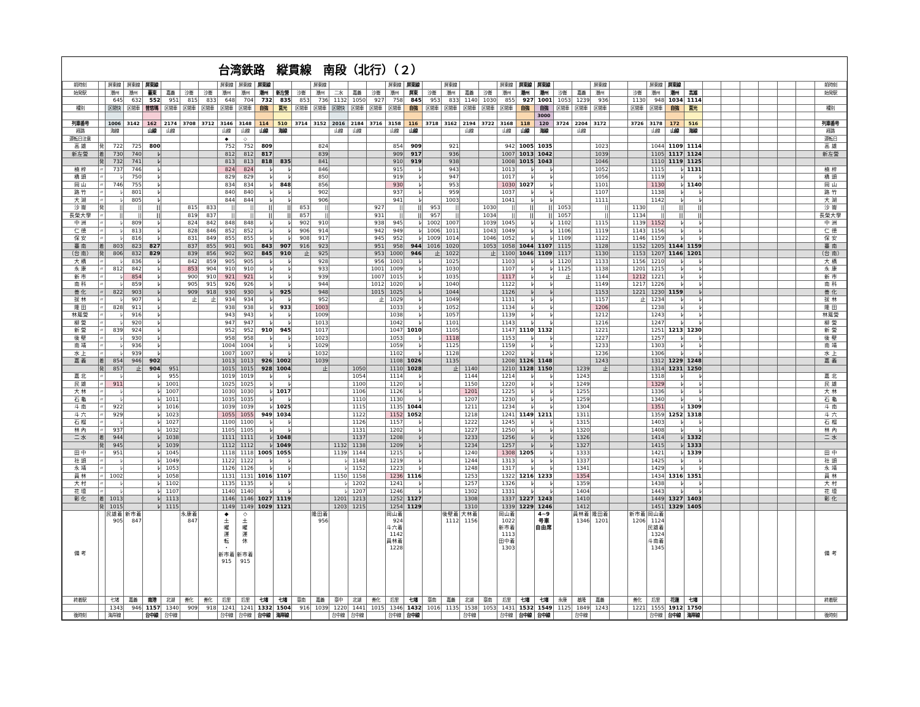台湾鉄路　縦貫線　南段（北行）（２）
| 前時刻 | | 屏東線 | 屏東線 | 屏東線 | | | | 屏東線 | 屏東線 | 屏東線 | | | 屏東線 | | | | 屏東線 | 屏東線 | | 屏東線 | | | 屏東線 | 屏東線 | 屏東線 | | | 屏東線 | | | 屏東線 | 屏東線 | | | | | | | | 前時刻 |
| 始発駅 | | 潮州 | 潮州 | 臺東 | 嘉義 | 沙崙 | 沙崙 | 潮州 | 潮州 | 潮州 | 新左營 | 沙崙 | 潮州 | 二水 | 嘉義 | 沙崙 | 潮州 | 屏東 | 沙崙 | 潮州 | 嘉義 | 沙崙 | 潮州 | 潮州 | 潮州 | 沙崙 | 嘉義 | 潮州 | | 沙崙 | 潮州 | 潮州 | 高雄 | | | | | | | 始発駅 |
| | | 645 | 632 | 552 | 951 | 815 | 833 | 648 | 704 | 732 | 835 | 853 | 736 | 1132 | 1050 | 927 | 758 | 845 | 953 | 833 | 1140 | 1030 | 855 | 927 | 1001 | 1053 | 1239 | 936 | | 1130 | 948 | 1034 | 1114 | | | | | | | |
| 種別 | | 区間快 | 区間車 | 普悠瑪 | 区間車 | 区間車 | 区間車 | 区間車 | 区間車 | 自強 | 莒光 | 区間車 | 区間車 | 区間快 | 区間車 | 区間車 | 区間車 | 自強 | 区間車 | 区間車 | 区間車 | 区間車 | 区間車 | 自強 | 自強 | 区間車 | 区間車 | 区間車 | | 区間車 | 区間車 | 自強 | 莒光 | | | | | | | 種別 |
| | | | | | | | | | | | | | | | | | | | | | | | | | 3000 | | | | | | | | | | | | | | | |
| 列車番号 | | 1006 | 3142 | 162 | 2174 | 3708 | 3712 | 3146 | 3148 | 114 | 510 | 3714 | 3152 | 2016 | 2184 | 3716 | 3158 | 116 | 3718 | 3162 | 2194 | 3722 | 3168 | 118 | 120 | 3724 | 2204 | 3172 | | 3726 | 3178 | 172 | 516 | | | | | | | 列車番号 |
| 経路 | | 海線 | | 山線 | 山線 | | | 山線 | 山線 | 山線 | 海線 | | | 山線 | 山線 | | 山線 | 山線 | | | 山線 | | 山線 | 山線 | 海線 | | 山線 | | | | 山線 | 山線 | 海線 | | | | | | | 経路 |
| 運転日注意 | | | | | | | | ◆ | ◇ | | | | | | | | | | | | | | | | | | | | | | | | | | | | | | | 運転日 |
| 高 雄 | 発 | 722 | 725 | 800 | | | | 752 | 752 | 809 | | | 824 | | | | 854 | 909 | | 921 | | | 942 | 1005 | 1035 | | | 1023 | | | 1044 | 1109 | 1114 | | | | | | | 高 雄 |
| 新左營 | 着 | 730 | 740 | ﾚ | | | | 812 | 812 | 817 | | | 839 | | | | 909 | 917 | | 936 | | | 1007 | 1013 | 1042 | | | 1039 | | | 1105 | 1117 | 1124 | | | | | | | 新左營 |
| | 発 | 732 | 741 | ﾚ | | | | 813 | 813 | 818 | 835 | | 841 | | | | 910 | 919 | | 938 | | | 1008 | 1015 | 1043 | | | 1046 | | | 1110 | 1119 | 1125 | | | | | | | |
| 楠 梓 | 〃 | 737 | 746 | ﾚ | | | | 824 | 824 | ﾚ | ﾚ | | 846 | | | | 915 | ﾚ | | 943 | | | 1013 | ﾚ | ﾚ | | | 1052 | | | 1115 | ﾚ | 1131 | | | | | | | 楠 梓 |
| 橋 頭 | 〃 | ﾚ | 750 | ﾚ | | | | 829 | 829 | ﾚ | ﾚ | | 850 | | | | 919 | ﾚ | | 947 | | | 1017 | ﾚ | ﾚ | | | 1056 | | | 1119 | ﾚ | ﾚ | | | | | | | 橋 頭 |
| 岡 山 | 〃 | 746 | 755 | ﾚ | | | | 834 | 834 | ﾚ | 848 | | 856 | | | | 930 | ﾚ | | 953 | | | 1030 | 1027 | ﾚ | | | 1101 | | | 1130 | ﾚ | 1140 | | | | | | | 岡 山 |
| 路 竹 | 〃 | ﾚ | 801 | ﾚ | | | | 840 | 840 | ﾚ | ﾚ | | 902 | | | | 937 | ﾚ | | 959 | | | 1037 | ﾚ | ﾚ | | | 1107 | | | 1138 | ﾚ | ﾚ | | | | | | | 路 竹 |
| 大 湖 | 〃 | ﾚ | 805 | ﾚ | | | | 844 | 844 | ﾚ | ﾚ | | 906 | | | | 941 | ﾚ | | 1003 | | | 1041 | ﾚ | ﾚ | | | 1111 | | | 1142 | ﾚ | ﾚ | | | | | | | 大 湖 |
| 沙 崙 | 発 | // | // | // | | 815 | 833 | // | // | // | // | 853 | // | | | 927 | // | // | 953 | // | | 1030 | // | // | // | 1053 | | // | | 1130 | // | // | // | | | | | | | 沙 崙 |
| 長榮大學 | 〃 | // | // | // | | 819 | 837 | // | // | // | // | 857 | // | | | 931 | // | // | 957 | // | | 1034 | // | // | // | 1057 | | // | | 1134 | // | // | // | | | | | | | 長榮大學 |
| 中 洲 | 〃 | ﾚ | 809 | ﾚ | | 824 | 842 | 848 | 848 | ﾚ | ﾚ | 902 | 910 | | | 938 | 945 | ﾚ | 1002 | 1007 | | 1039 | 1045 | ﾚ | ﾚ | 1102 | | 1115 | | 1139 | 1152 | ﾚ | ﾚ | | | | | | | 中 洲 |
| 仁 德 | 〃 | ﾚ | 813 | ﾚ | | 828 | 846 | 852 | 852 | ﾚ | ﾚ | 906 | 914 | | | 942 | 949 | ﾚ | 1006 | 1011 | | 1043 | 1049 | ﾚ | ﾚ | 1106 | | 1119 | | 1143 | 1156 | ﾚ | ﾚ | | | | | | | 仁 德 |
| 保 安 | 〃 | ﾚ | 816 | ﾚ | | 831 | 849 | 855 | 855 | ﾚ | ﾚ | 908 | 917 | | | 945 | 952 | ﾚ | 1009 | 1014 | | 1046 | 1052 | ﾚ | ﾚ | 1109 | | 1122 | | 1146 | 1159 | ﾚ | ﾚ | | | | | | | 保 安 |
| 臺 南 | 着 | 803 | 823 | 827 | | 837 | 855 | 901 | 901 | 843 | 907 | 916 | 923 | | | 951 | 958 | 944 | 1016 | 1020 | | 1053 | 1058 | 1044 | 1107 | 1115 | | 1128 | | 1152 | 1205 | 1144 | 1159 | | | | | | | 臺 南 |
| （台 南） | 発 | 806 | 832 | 829 | | 839 | 856 | 902 | 902 | 845 | 910 | 止 | 925 | | | 953 | 1000 | 946 | 止 | 1022 | | 止 | 1100 | 1046 | 1109 | 1117 | | 1130 | | 1153 | 1207 | 1146 | 1201 | | | | | | | （台 南） |
| 大 橋 | 〃 | ﾚ | 836 | ﾚ | | 842 | 859 | 905 | 905 | ﾚ | ﾚ | | 928 | | | 956 | 1003 | ﾚ | | 1025 | | | 1103 | ﾚ | ﾚ | 1120 | | 1133 | | 1156 | 1210 | ﾚ | ﾚ | | | | | | | 大 橋 |
| 永 康 | 〃 | 812 | 842 | ﾚ | | 853 | 904 | 910 | 910 | ﾚ | ﾚ | | 933 | | | 1001 | 1009 | ﾚ | | 1030 | | | 1107 | ﾚ | ﾚ | 1125 | | 1138 | | 1201 | 1215 | ﾚ | ﾚ | | | | | | | 永 康 |
| 新 市 | 〃 | ﾚ | 854 | ﾚ | | 900 | 910 | 921 | 921 | ﾚ | ﾚ | | 939 | | | 1007 | 1015 | ﾚ | | 1035 | | | 1117 | ﾚ | ﾚ | 止 | | 1144 | | 1212 | 1221 | ﾚ | ﾚ | | | | | | | 新 市 |
| 南 科 | 〃 | ﾚ | 859 | ﾚ | | 905 | 915 | 926 | 926 | ﾚ | ﾚ | | 944 | | | 1012 | 1020 | ﾚ | | 1040 | | | 1122 | ﾚ | ﾚ | | | 1149 | | 1217 | 1226 | ﾚ | ﾚ | | | | | | | 南 科 |
| 善 化 | 〃 | 822 | 903 | ﾚ | | 909 | 918 | 930 | 930 | ﾚ | 925 | | 948 | | | 1015 | 1025 | ﾚ | | 1044 | | | 1126 | ﾚ | ﾚ | | | 1153 | | 1221 | 1230 | 1159 | ﾚ | | | | | | | 善 化 |
| 拔 林 | 〃 | ﾚ | 907 | ﾚ | | 止 | 止 | 934 | 934 | ﾚ | ﾚ | | 952 | | | 止 | 1029 | ﾚ | | 1049 | | | 1131 | ﾚ | ﾚ | | | 1157 | | 止 | 1234 | ﾚ | ﾚ | | | | | | | 拔 林 |
| 隆 田 | 〃 | 828 | 911 | ﾚ | | | | 938 | 938 | ﾚ | 933 | | 1003 | | | | 1033 | ﾚ | | 1052 | | | 1134 | ﾚ | ﾚ | | | 1206 | | | 1238 | ﾚ | ﾚ | | | | | | | 隆 田 |
| 林鳳營 | 〃 | ﾚ | 916 | ﾚ | | | | 943 | 943 | ﾚ | ﾚ | | 1009 | | | | 1038 | ﾚ | | 1057 | | | 1139 | ﾚ | ﾚ | | | 1212 | | | 1243 | ﾚ | ﾚ | | | | | | | 林鳳營 |
| 柳 營 | 〃 | ﾚ | 920 | ﾚ | | | | 947 | 947 | ﾚ | ﾚ | | 1013 | | | | 1042 | ﾚ | | 1101 | | | 1143 | ﾚ | ﾚ | | | 1216 | | | 1247 | ﾚ | ﾚ | | | | | | | 柳 營 |
| 新 營 | 〃 | 839 | 924 | ﾚ | | | | 952 | 952 | 910 | 945 | | 1017 | | | | 1047 | 1010 | | 1105 | | | 1147 | 1110 | 1132 | | | 1221 | | | 1251 | 1213 | 1230 | | | | | | | 新 營 |
| 後 壁 | 〃 | ﾚ | 930 | ﾚ | | | | 958 | 958 | ﾚ | ﾚ | | 1023 | | | | 1053 | ﾚ | | 1118 | | | 1153 | ﾚ | ﾚ | | | 1227 | | | 1257 | ﾚ | ﾚ | | | | | | | 後 壁 |
| 南 靖 | 〃 | ﾚ | 936 | ﾚ | | | | 1004 | 1004 | ﾚ | ﾚ | | 1029 | | | | 1059 | ﾚ | | 1125 | | | 1159 | ﾚ | ﾚ | | | 1233 | | | 1303 | ﾚ | ﾚ | | | | | | | 南 靖 |
| 水 上 | 〃 | ﾚ | 939 | ﾚ | | | | 1007 | 1007 | ﾚ | ﾚ | | 1032 | | | | 1102 | ﾚ | | 1128 | | | 1202 | ﾚ | ﾚ | | | 1236 | | | 1306 | ﾚ | ﾚ | | | | | | | 水 上 |
| 嘉 義 | 着 | 854 | 946 | 902 | | | | 1013 | 1013 | 926 | 1002 | | 1039 | | | | 1108 | 1026 | | 1135 | | | 1208 | 1126 | 1148 | | | 1243 | | | 1312 | 1229 | 1248 | | | | | | | 嘉 義 |
| | 発 | 857 | 止 | 904 | 951 | | | 1015 | 1015 | 928 | 1004 | | 止 | | 1050 | | 1110 | 1028 | | 止 | 1140 | | 1210 | 1128 | 1150 | | 1239 | 止 | | | 1314 | 1231 | 1250 | | | | | | | |
| 嘉 北 | 〃 | ﾚ | | ﾚ | 955 | | | 1019 | 1019 | ﾚ | ﾚ | | | | 1054 | | 1114 | ﾚ | | | 1144 | | 1214 | ﾚ | ﾚ | | 1243 | | | | 1318 | ﾚ | ﾚ | | | | | | | 嘉 北 |
| 民 雄 | 〃 | 911 | | ﾚ | 1001 | | | 1025 | 1025 | ﾚ | ﾚ | | | | 1100 | | 1120 | ﾚ | | | 1150 | | 1220 | ﾚ | ﾚ | | 1249 | | | | 1329 | ﾚ | ﾚ | | | | | | | 民 雄 |
| 大 林 | 〃 | ﾚ | | ﾚ | 1007 | | | 1030 | 1030 | ﾚ | 1017 | | | | 1106 | | 1126 | ﾚ | | | 1201 | | 1225 | ﾚ | ﾚ | | 1255 | | | | 1336 | ﾚ | ﾚ | | | | | | | 大 林 |
| 石 龜 | 〃 | ﾚ | | ﾚ | 1011 | | | 1035 | 1035 | ﾚ | ﾚ | | | | 1110 | | 1130 | ﾚ | | | 1207 | | 1230 | ﾚ | ﾚ | | 1259 | | | | 1340 | ﾚ | ﾚ | | | | | | | 石 龜 |
| 斗 南 | 〃 | 922 | | ﾚ | 1016 | | | 1039 | 1039 | ﾚ | 1025 | | | | 1115 | | 1135 | 1044 | | | 1211 | | 1234 | ﾚ | ﾚ | | 1304 | | | | 1351 | ﾚ | 1309 | | | | | | | 斗 南 |
| 斗 六 | 〃 | 929 | | ﾚ | 1023 | | | 1055 | 1055 | 949 | 1034 | | | | 1122 | | 1152 | 1052 | | | 1218 | | 1241 | 1149 | 1211 | | 1311 | | | | 1359 | 1252 | 1318 | | | | | | | 斗 六 |
| 石 榴 | 〃 | ﾚ | | ﾚ | 1027 | | | 1100 | 1100 | ﾚ | ﾚ | | | | 1126 | | 1157 | ﾚ | | | 1222 | | 1245 | ﾚ | ﾚ | | 1315 | | | | 1403 | ﾚ | ﾚ | | | | | | | 石 榴 |
| 林 內 | 〃 | 937 | | ﾚ | 1032 | | | 1105 | 1105 | ﾚ | ﾚ | | | | 1131 | | 1202 | ﾚ | | | 1227 | | 1250 | ﾚ | ﾚ | | 1320 | | | | 1408 | ﾚ | ﾚ | | | | | | | 林 內 |
| 二 水 | 着 | 944 | | ﾚ | 1038 | | | 1111 | 1111 | ﾚ | 1048 | | | | 1137 | | 1208 | ﾚ | | | 1233 | | 1256 | ﾚ | ﾚ | | 1326 | | | | 1414 | ﾚ | 1332 | | | | | | | 二 水 |
| | 発 | 945 | | ﾚ | 1039 | | | 1112 | 1112 | ﾚ | 1049 | | | 1132 | 1138 | | 1209 | ﾚ | | | 1234 | | 1257 | ﾚ | ﾚ | | 1327 | | | | 1415 | ﾚ | 1333 | | | | | | | |
| 田 中 | 〃 | 951 | | ﾚ | 1045 | | | 1118 | 1118 | 1005 | 1055 | | | 1139 | 1144 | | 1215 | ﾚ | | | 1240 | | 1308 | 1205 | ﾚ | | 1333 | | | | 1421 | ﾚ | 1339 | | | | | | | 田 中 |
| 社 頭 | 〃 | ﾚ | | ﾚ | 1049 | | | 1122 | 1122 | ﾚ | ﾚ | | | ﾚ | 1148 | | 1219 | ﾚ | | | 1244 | | 1313 | ﾚ | ﾚ | | 1337 | | | | 1425 | ﾚ | ﾚ | | | | | | | 社 頭 |
| 永 靖 | 〃 | ﾚ | | ﾚ | 1053 | | | 1126 | 1126 | ﾚ | ﾚ | | | ﾚ | 1152 | | 1223 | ﾚ | | | 1248 | | 1317 | ﾚ | ﾚ | | 1341 | | | | 1429 | ﾚ | ﾚ | | | | | | | 永 靖 |
| 員 林 | 〃 | 1002 | | ﾚ | 1058 | | | 1131 | 1131 | 1016 | 1107 | | | 1150 | 1158 | | 1236 | 1116 | | | 1253 | | 1322 | 1216 | 1233 | | 1354 | | | | 1434 | 1316 | 1351 | | | | | | | 員 林 |
| 大 村 | 〃 | ﾚ | | ﾚ | 1102 | | | 1135 | 1135 | ﾚ | ﾚ | | | ﾚ | 1202 | | 1241 | ﾚ | | | 1257 | | 1326 | ﾚ | ﾚ | | 1359 | | | | 1438 | ﾚ | ﾚ | | | | | | | 大 村 |
| 花 壇 | 〃 | ﾚ | | ﾚ | 1107 | | | 1140 | 1140 | ﾚ | ﾚ | | | ﾚ | 1207 | | 1246 | ﾚ | | | 1302 | | 1331 | ﾚ | ﾚ | | 1404 | | | | 1443 | ﾚ | ﾚ | | | | | | | 花 壇 |
| 彰 化 | 着 | 1013 | | ﾚ | 1113 | | | 1146 | 1146 | 1027 | 1119 | | | 1201 | 1213 | | 1252 | 1127 | | | 1308 | | 1337 | 1227 | 1243 | | 1410 | | | | 1449 | 1327 | 1403 | | | | | | | 彰 化 |
| | 発 | 1015 | | ﾚ | 1115 | | | 1149 | 1149 | 1029 | 1121 | | | 1203 | 1215 | | 1254 | 1129 | | | 1310 | | 1339 | 1229 | 1246 | | 1412 | | | | 1451 | 1329 | 1405 | | | | | | | |
| 備 考 | | 民雄着 905 | 新市着 847 | | | 永康着 847 | | ◆ 土 曜 運 転 ・ 新市着 915 | ◇ 土 曜 運 休 新市着 915 | | | | 隆田着 956 | | | | 岡山着 924 斗六着 1142 員林着 1228 | | | 後壁着 1112 | 大林着 1156 | | 岡山着 1022 新市着 1113 田中着 1303 | | 4~9 号車 自由席 | | 員林着 1346 | 隆田着 1201 | | 新市着 1206 | 岡山着 1124 民雄着 1324 斗南着 1345 | | | | | | | | | 備 考 |
| 終着駅 | | 七堵 | 嘉義 | 南港 | 北湖 | 善化 | 善化 | 后里 | 后里 | 七堵 | 七堵 | 臺南 | 嘉義 | 臺中 | 北湖 | 善化 | 后里 | 七堵 | 臺南 | 嘉義 | 北湖 | 臺南 | 后里 | 七堵 | 七堵 | 永康 | 基隆 | 嘉義 | | 善化 | 后里 | 花蓮 | 七堵 | | | | | | | 終着駅 |
| | | 1343 | 946 | 1157 | 1340 | 909 | 918 | 1241 | 1241 | 1332 | 1504 | 916 | 1039 | 1220 | 1441 | 1015 | 1346 | 1432 | 1016 | 1135 | 1538 | 1053 | 1431 | 1532 | 1549 | 1125 | 1849 | 1243 | | 1221 | 1555 | 1912 | 1750 | | | | | | | |
| 後時刻 | | 海岸線 | | 台中線 | 台中線 | | | 台中線 | 台中線 | 台中線 | 海岸線 | | | 台中線 | 台中線 | | 台中線 | 台中線 | | | 台中線 | | 台中線 | 台中線 | 台中線 | | 台中線 | | | | 台中線 | 台中線 | 海岸線 | | | | | | | 後時刻 |